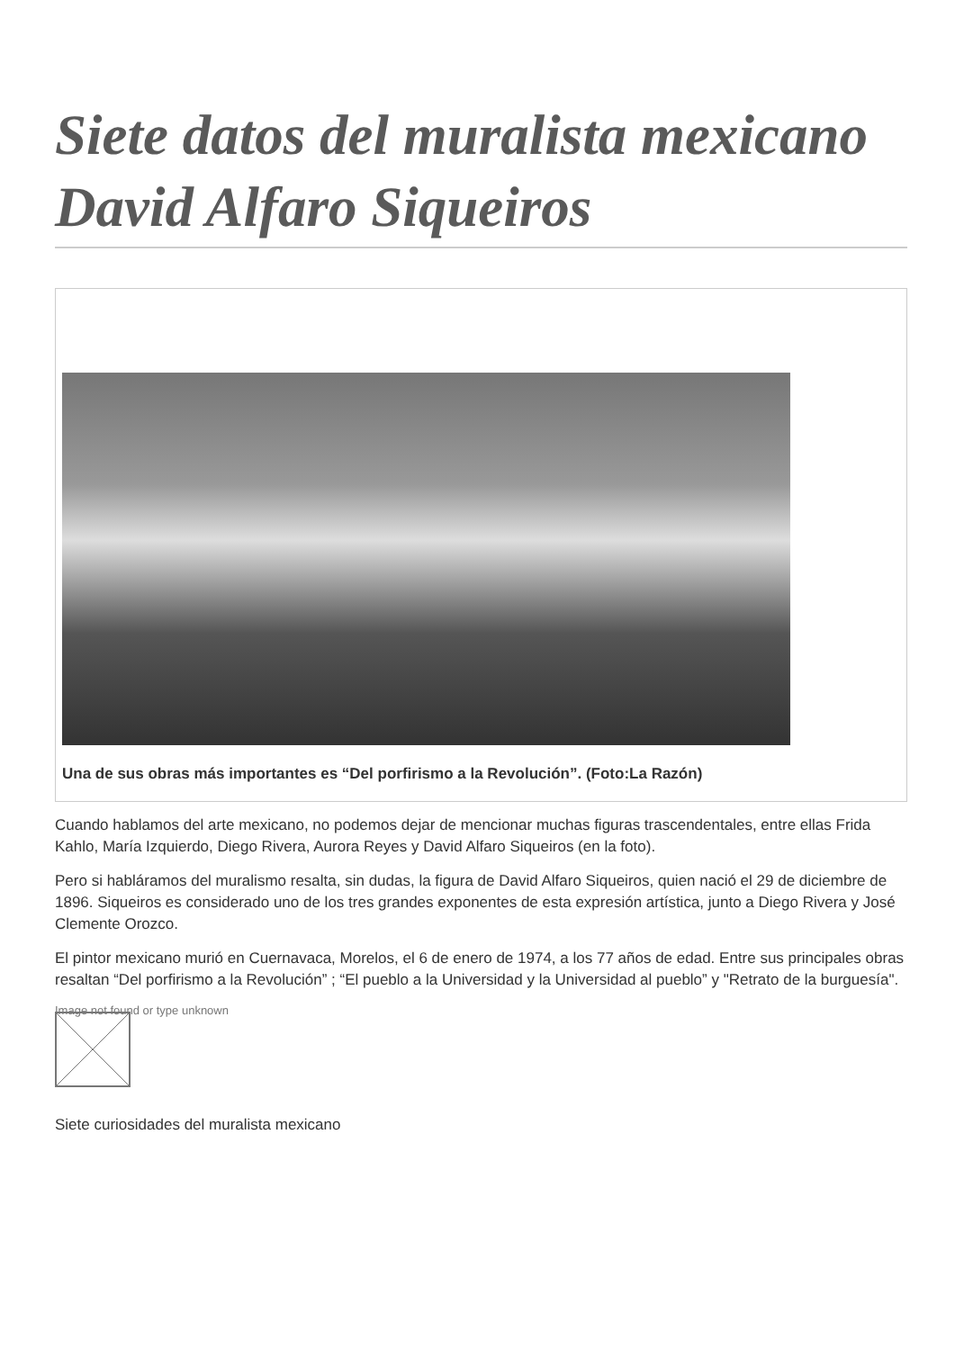Siete datos del muralista mexicano David Alfaro Siqueiros
Una de sus obras más importantes es “Del porfirismo a la Revolución”. (Foto:La Razón)
Cuando hablamos del arte mexicano, no podemos dejar de mencionar muchas figuras trascendentales, entre ellas Frida Kahlo, María Izquierdo, Diego Rivera, Aurora Reyes y David Alfaro Siqueiros (en la foto).
Pero si habláramos del muralismo resalta, sin dudas, la figura de David Alfaro Siqueiros, quien nació el 29 de diciembre de 1896. Siqueiros es considerado uno de los tres grandes exponentes de esta expresión artística, junto a Diego Rivera y José Clemente Orozco.
El pintor mexicano murió en Cuernavaca, Morelos, el 6 de enero de 1974, a los 77 años de edad. Entre sus principales obras resaltan “Del porfirismo a la Revolución” ; “El pueblo a la Universidad y la Universidad al pueblo” y "Retrato de la burguesía".
Image not found or type unknown
Siete curiosidades del muralista mexicano